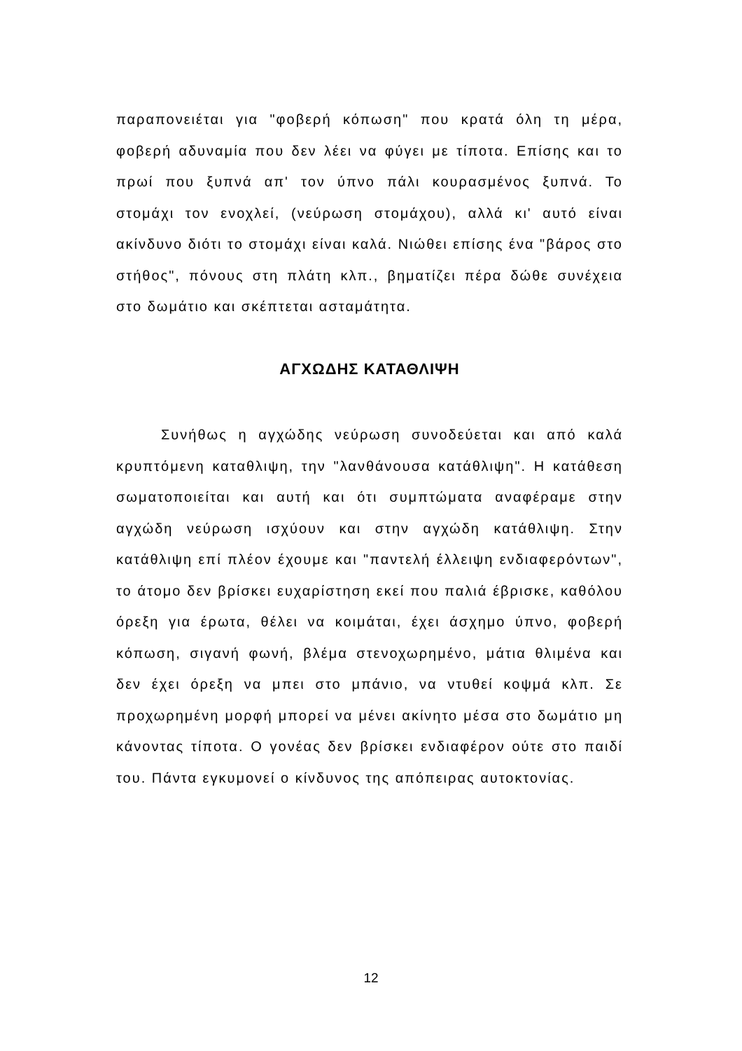παραπονειέται για "φοβερή κόπωση" που κρατά όλη τη μέρα, φοβερή αδυναμία που δεν λέει να φύγει με τίποτα. Επίσης και το πρωί που ξυπνά απ' τον ύπνο πάλι κουρασμένος ξυπνά. Το στομάχι τον ενοχλεί, (νεύρωση στομάχου), αλλά κι' αυτό είναι ακίνδυνο διότι το στομάχι είναι καλά. Νιώθει επίσης ένα "βάρος στο στήθος", πόνους στη πλάτη κλπ., βηματίζει πέρα δώθε συνέχεια στο δωμάτιο και σκέπτεται ασταμάτητα.
ΑΓΧΩΔΗΣ ΚΑΤΑΘΛΙΨΗ
Συνήθως η αγχώδης νεύρωση συνοδεύεται και από καλά κρυπτόμενη καταθλιψη, την "λανθάνουσα κατάθλιψη". Η κατάθεση σωματοποιείται και αυτή και ότι συμπτώματα αναφέραμε στην αγχώδη νεύρωση ισχύουν και στην αγχώδη κατάθλιψη. Στην κατάθλιψη επί πλέον έχουμε και "παντελή έλλειψη ενδιαφερόντων", το άτομο δεν βρίσκει ευχαρίστηση εκεί που παλιά έβρισκε, καθόλου όρεξη για έρωτα, θέλει να κοιμάται, έχει άσχημο ύπνο, φοβερή κόπωση, σιγανή φωνή, βλέμα στενοχωρημένο, μάτια θλιμένα και δεν έχει όρεξη να μπει στο μπάνιο, να ντυθεί κοψμά κλπ. Σε προχωρημένη μορφή μπορεί να μένει ακίνητο μέσα στο δωμάτιο μη κάνοντας τίποτα. Ο γονέας δεν βρίσκει ενδιαφέρον ούτε στο παιδί του. Πάντα εγκυμονεί ο κίνδυνος της απόπειρας αυτοκτονίας.
12